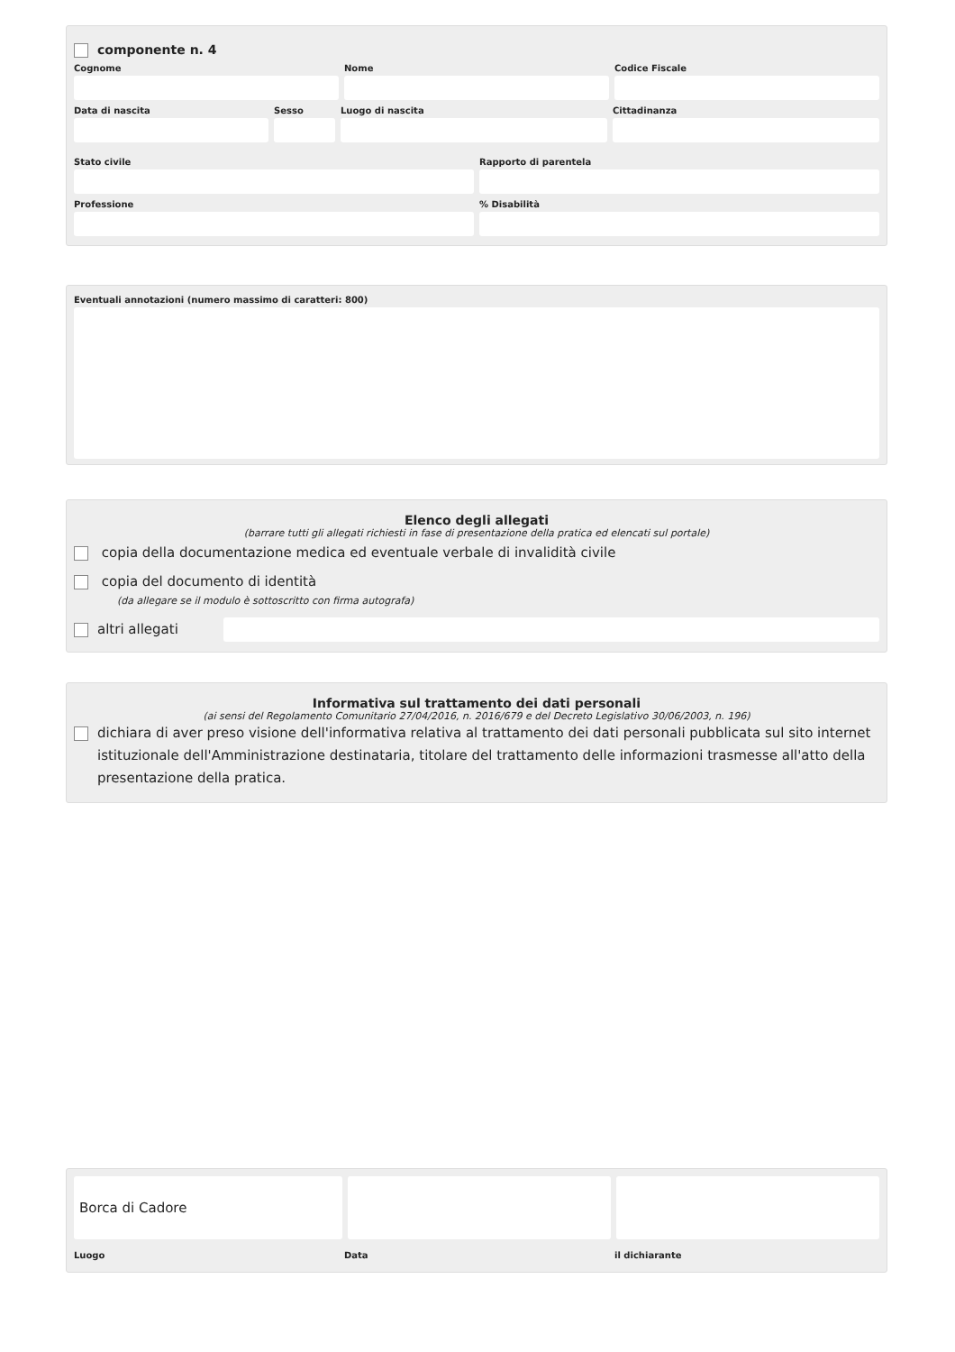componente n. 4
Cognome Nome Codice Fiscale
Data di nascita Sesso Luogo di nascita Cittadinanza
Stato civile Rapporto di parentela
Professione % Disabilità
Eventuali annotazioni (numero massimo di caratteri: 800)
Elenco degli allegati
(barrare tutti gli allegati richiesti in fase di presentazione della pratica ed elencati sul portale)
copia della documentazione medica ed eventuale verbale di invalidità civile
copia del documento di identità
(da allegare se il modulo è sottoscritto con firma autografa)
altri allegati
Informativa sul trattamento dei dati personali
(ai sensi del Regolamento Comunitario 27/04/2016, n. 2016/679 e del Decreto Legislativo 30/06/2003, n. 196)
dichiara di aver preso visione dell'informativa relativa al trattamento dei dati personali pubblicata sul sito internet istituzionale dell'Amministrazione destinataria, titolare del trattamento delle informazioni trasmesse all'atto della presentazione della pratica.
Borca di Cadore
Luogo Data il dichiarante